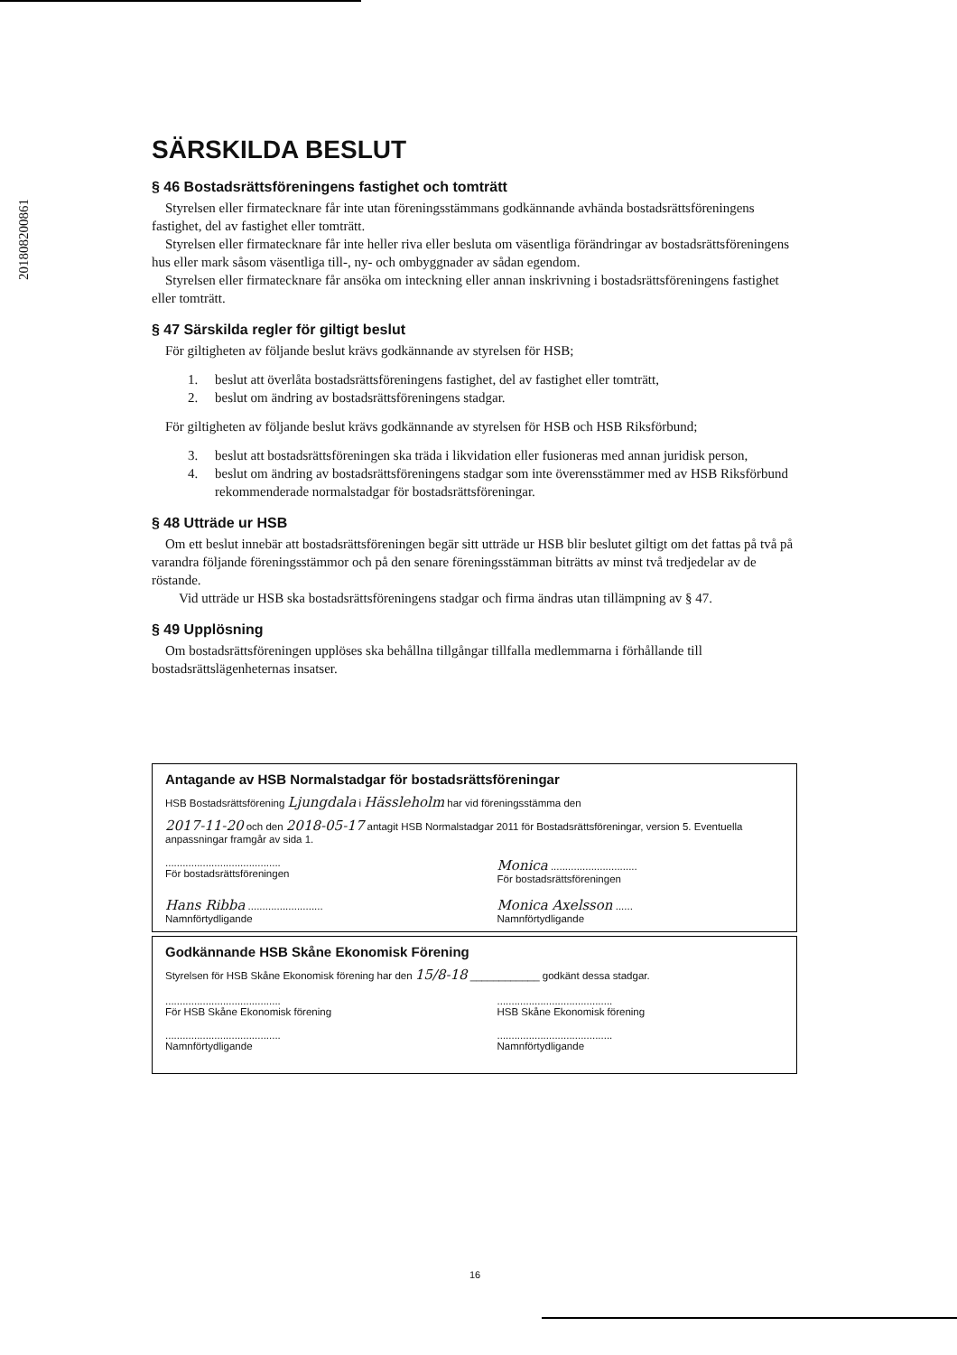201808200861
SÄRSKILDA BESLUT
§ 46 Bostadsrättsföreningens fastighet och tomträtt
Styrelsen eller firmatecknare får inte utan föreningsstämmans godkännande avhända bostadsrättsföreningens fastighet, del av fastighet eller tomträtt.
Styrelsen eller firmatecknare får inte heller riva eller besluta om väsentliga förändringar av bostadsrättsföreningens hus eller mark såsom väsentliga till-, ny- och ombyggnader av sådan egendom.
Styrelsen eller firmatecknare får ansöka om inteckning eller annan inskrivning i bostadsrättsföreningens fastighet eller tomträtt.
§ 47 Särskilda regler för giltigt beslut
För giltigheten av följande beslut krävs godkännande av styrelsen för HSB;
1. beslut att överlåta bostadsrättsföreningens fastighet, del av fastighet eller tomträtt,
2. beslut om ändring av bostadsrättsföreningens stadgar.
För giltigheten av följande beslut krävs godkännande av styrelsen för HSB och HSB Riksförbund;
3. beslut att bostadsrättsföreningen ska träda i likvidation eller fusioneras med annan juridisk person,
4. beslut om ändring av bostadsrättsföreningens stadgar som inte överensstämmer med av HSB Riksförbund rekommenderade normalstadgar för bostadsrättsföreningar.
§ 48 Utträde ur HSB
Om ett beslut innebär att bostadsrättsföreningen begär sitt utträde ur HSB blir beslutet giltigt om det fattas på två på varandra följande föreningsstämmor och på den senare föreningsstämman biträtts av minst två tredjedelar av de röstande.
Vid utträde ur HSB ska bostadsrättsföreningens stadgar och firma ändras utan tillämpning av § 47.
§ 49 Upplösning
Om bostadsrättsföreningen upplöses ska behållna tillgångar tillfalla medlemmarna i förhållande till bostadsrättslägenheternas insatser.
Antagande av HSB Normalstadgar för bostadsrättsföreningar
HSB Bostadsrättsförening Ljungdala i Hässleholm har vid föreningsstämma den
2017-11-20 och den 2018-05-17 antagit HSB Normalstadgar 2011 för Bostadsrättsföreningar, version 5. Eventuella anpassningar framgår av sida 1.
........................................
För bostadsrättsföreningen
Monica ..............................
För bostadsrättsföreningen
Hans Ribba ..........................
Namnförtydligande
Monica Axelsson ......
Namnförtydligande
Godkännande HSB Skåne Ekonomisk Förening
Styrelsen för HSB Skåne Ekonomisk förening har den 15/8-18 ____________ godkänt dessa stadgar.
........................................
För HSB Skåne Ekonomisk förening
........................................
HSB Skåne Ekonomisk förening
........................................
Namnförtydligande
........................................
Namnförtydligande
16